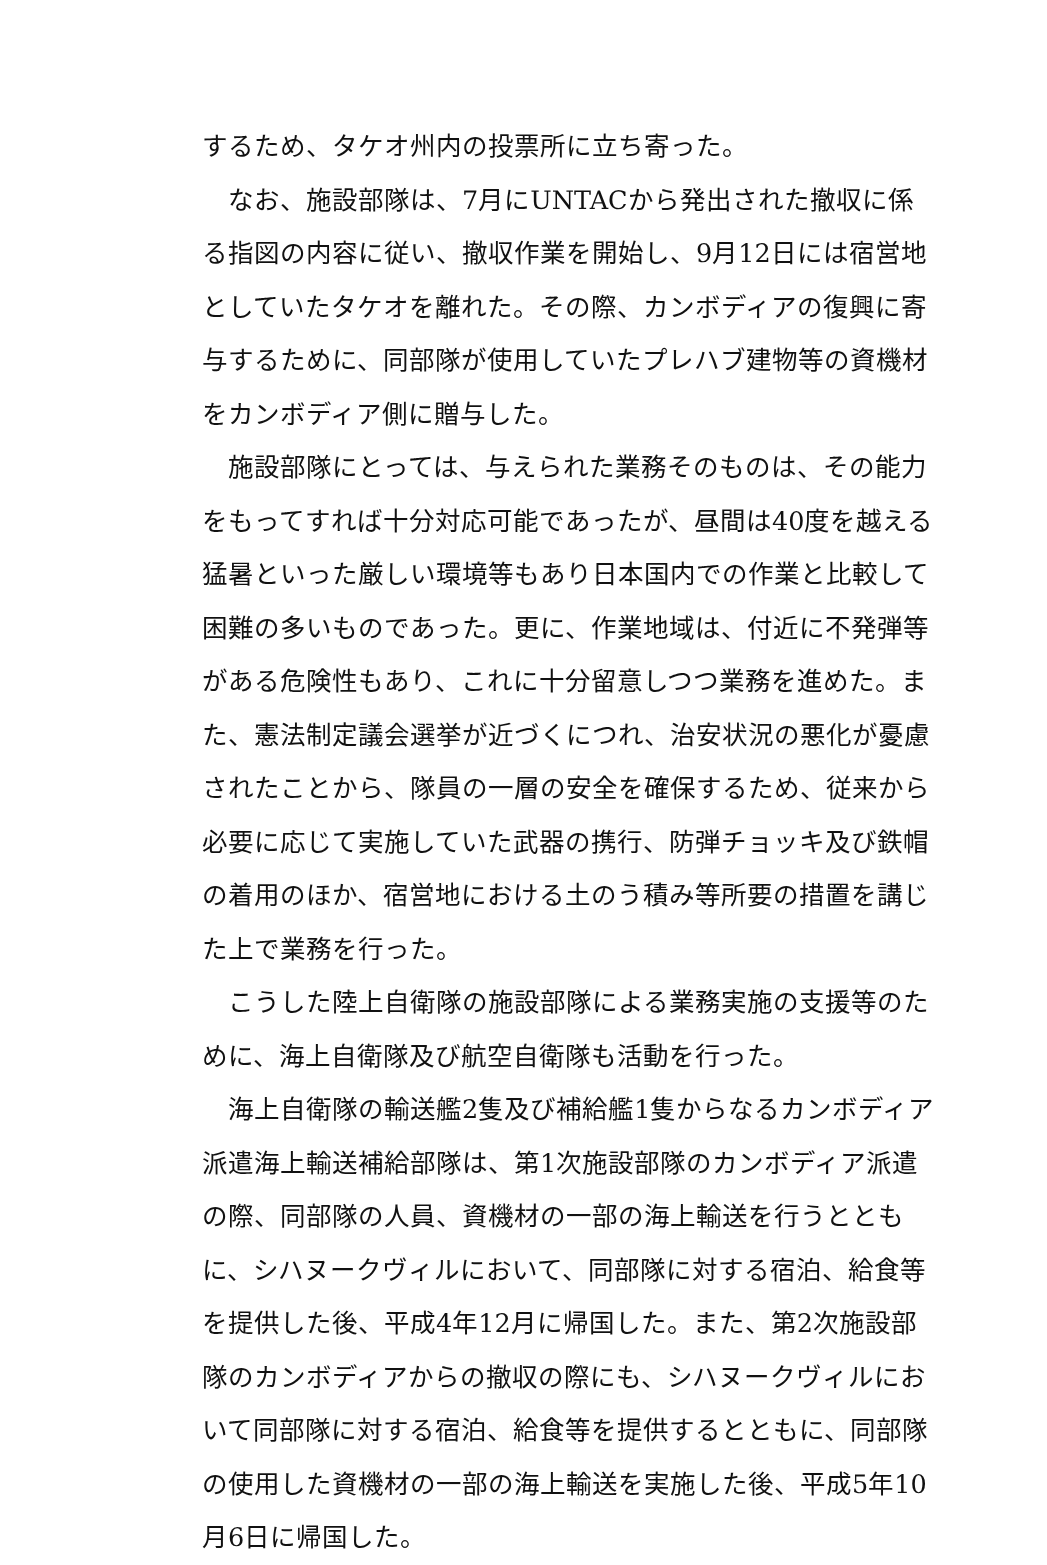するため、タケオ州内の投票所に立ち寄った。
なお、施設部隊は、7月にUNTACから発出された撤収に係る指図の内容に従い、撤収作業を開始し、9月12日には宿営地としていたタケオを離れた。その際、カンボディアの復興に寄与するために、同部隊が使用していたプレハブ建物等の資機材をカンボディア側に贈与した。
施設部隊にとっては、与えられた業務そのものは、その能力をもってすれば十分対応可能であったが、昼間は40度を越える猛暑といった厳しい環境等もあり日本国内での作業と比較して困難の多いものであった。更に、作業地域は、付近に不発弾等がある危険性もあり、これに十分留意しつつ業務を進めた。また、憲法制定議会選挙が近づくにつれ、治安状況の悪化が憂慮されたことから、隊員の一層の安全を確保するため、従来から必要に応じて実施していた武器の携行、防弾チョッキ及び鉄帽の着用のほか、宿営地における土のう積み等所要の措置を講じた上で業務を行った。
こうした陸上自衛隊の施設部隊による業務実施の支援等のために、海上自衛隊及び航空自衛隊も活動を行った。
海上自衛隊の輸送艦2隻及び補給艦1隻からなるカンボディア派遣海上輸送補給部隊は、第1次施設部隊のカンボディア派遣の際、同部隊の人員、資機材の一部の海上輸送を行うとともに、シハヌークヴィルにおいて、同部隊に対する宿泊、給食等を提供した後、平成4年12月に帰国した。また、第2次施設部隊のカンボディアからの撤収の際にも、シハヌークヴィルにおいて同部隊に対する宿泊、給食等を提供するとともに、同部隊の使用した資機材の一部の海上輸送を実施した後、平成5年10月6日に帰国した。